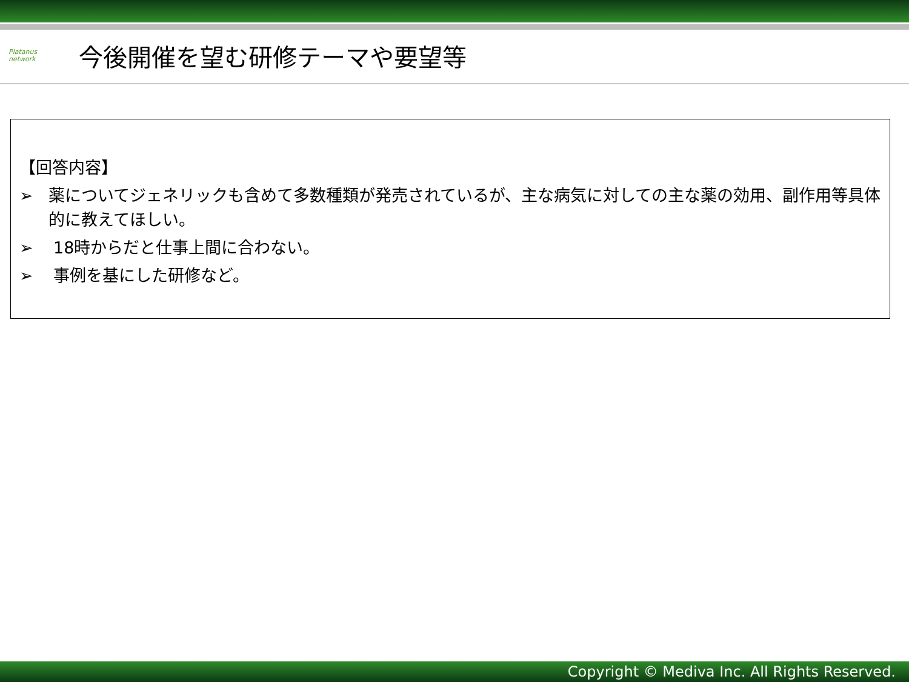Platanus
network
今後開催を望む研修テーマや要望等
【回答内容】
➢ 薬についてジェネリックも含めて多数種類が発売されているが、主な病気に対しての主な薬の効用、副作用等具体的に教えてほしい。
➢ 18時からだと仕事上間に合わない。
➢ 事例を基にした研修など。
Copyright © Mediva Inc. All Rights Reserved.